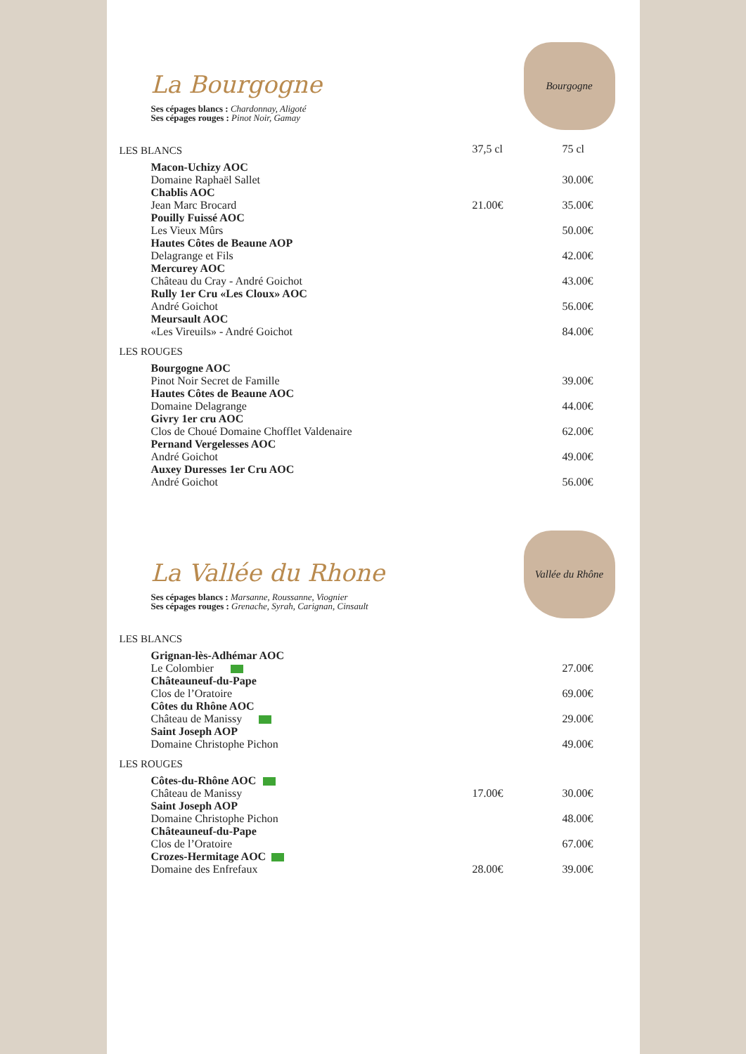La Bourgogne
Ses cépages blancs : Chardonnay, Aligoté
Ses cépages rouges : Pinot Noir, Gamay
Bourgogne
| LES BLANCS | 37,5 cl | 75 cl |
| --- | --- | --- |
| Macon-Uchizy AOC | | |
| Domaine Raphaël Sallet | | 30.00€ |
| Chablis AOC | | |
| Jean Marc Brocard | 21.00€ | 35.00€ |
| Pouilly Fuissé AOC | | |
| Les Vieux Mûrs | | 50.00€ |
| Hautes Côtes de Beaune AOP | | |
| Delagrange et Fils | | 42.00€ |
| Mercurey AOC | | |
| Château du Cray - André Goichot | | 43.00€ |
| Rully 1er Cru «Les Cloux» AOC | | |
| André Goichot | | 56.00€ |
| Meursault AOC | | |
| «Les Vireuils» - André Goichot | | 84.00€ |
| LES ROUGES | | |
| Bourgogne AOC | | |
| Pinot Noir Secret de Famille | | 39.00€ |
| Hautes Côtes de Beaune AOC | | |
| Domaine Delagrange | | 44.00€ |
| Givry 1er cru AOC | | |
| Clos de Choué Domaine Chofflet Valdenaire | | 62.00€ |
| Pernand Vergelesses AOC | | |
| André Goichot | | 49.00€ |
| Auxey Duresses 1er Cru AOC | | |
| André Goichot | | 56.00€ |
La Vallée du Rhone
Ses cépages blancs : Marsanne, Roussanne, Viognier
Ses cépages rouges : Grenache, Syrah, Carignan, Cinsault
Vallée du Rhône
| LES BLANCS | | |
| Grignan-lès-Adhémar AOC | | |
| Le Colombier | | 27.00€ |
| Châteauneuf-du-Pape | | |
| Clos de l’Oratoire | | 69.00€ |
| Côtes du Rhône AOC | | |
| Château de Manissy | | 29.00€ |
| Saint Joseph AOP | | |
| Domaine Christophe Pichon | | 49.00€ |
| LES ROUGES | | |
| Côtes-du-Rhône AOC | | |
| Château de Manissy | 17.00€ | 30.00€ |
| Saint Joseph AOP | | |
| Domaine Christophe Pichon | | 48.00€ |
| Châteauneuf-du-Pape | | |
| Clos de l’Oratoire | | 67.00€ |
| Crozes-Hermitage AOC | | |
| Domaine des Enfrefaux | 28.00€ | 39.00€ |